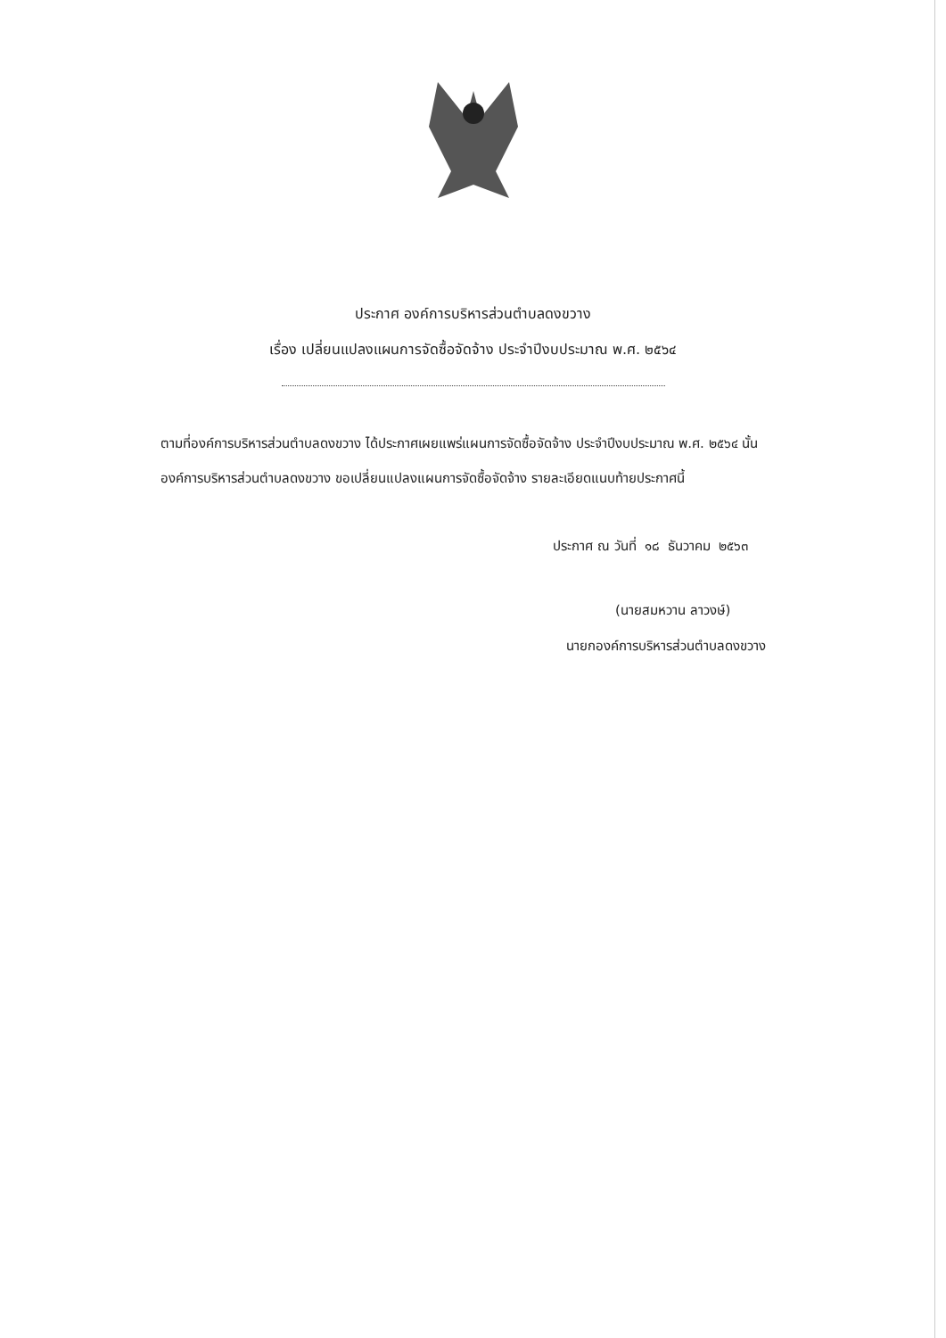ประกาศ องค์การบริหารส่วนตำบลดงขวาง
เรื่อง เปลี่ยนแปลงแผนการจัดซื้อจัดจ้าง ประจำปีงบประมาณ พ.ศ. ๒๕๖๔
ตามที่องค์การบริหารส่วนตำบลดงขวาง ได้ประกาศเผยแพร่แผนการจัดซื้อจัดจ้าง ประจำปีงบประมาณ พ.ศ. ๒๕๖๔ นั้น
องค์การบริหารส่วนตำบลดงขวาง ขอเปลี่ยนแปลงแผนการจัดซื้อจัดจ้าง รายละเอียดแนบท้ายประกาศนี้
ประกาศ ณ วันที่ ๑๘ ธันวาคม ๒๕๖๓
(นายสมหวาน ลาวงษ์)
นายกองค์การบริหารส่วนตำบลดงขวาง